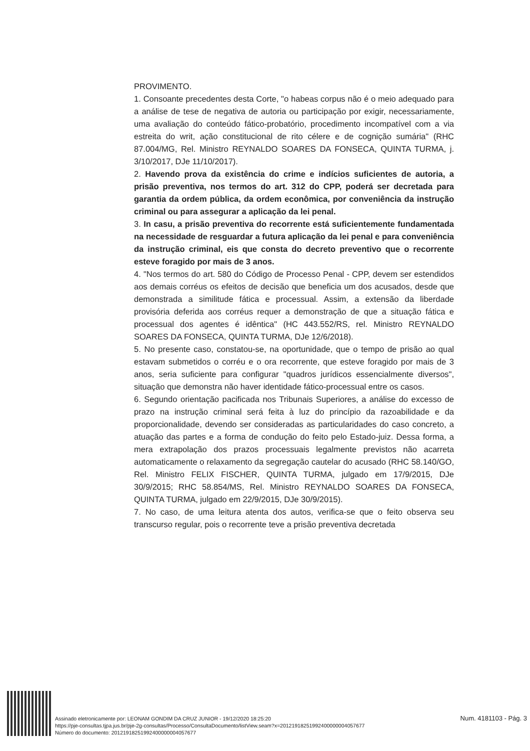PROVIMENTO.
1. Consoante precedentes desta Corte, "o habeas corpus não é o meio adequado para a análise de tese de negativa de autoria ou participação por exigir, necessariamente, uma avaliação do conteúdo fático-probatório, procedimento incompatível com a via estreita do writ, ação constitucional de rito célere e de cognição sumária" (RHC 87.004/MG, Rel. Ministro REYNALDO SOARES DA FONSECA, QUINTA TURMA, j. 3/10/2017, DJe 11/10/2017).
2. Havendo prova da existência do crime e indícios suficientes de autoria, a prisão preventiva, nos termos do art. 312 do CPP, poderá ser decretada para garantia da ordem pública, da ordem econômica, por conveniência da instrução criminal ou para assegurar a aplicação da lei penal.
3. In casu, a prisão preventiva do recorrente está suficientemente fundamentada na necessidade de resguardar a futura aplicação da lei penal e para conveniência da instrução criminal, eis que consta do decreto preventivo que o recorrente esteve foragido por mais de 3 anos.
4. "Nos termos do art. 580 do Código de Processo Penal - CPP, devem ser estendidos aos demais corréus os efeitos de decisão que beneficia um dos acusados, desde que demonstrada a similitude fática e processual. Assim, a extensão da liberdade provisória deferida aos corréus requer a demonstração de que a situação fática e processual dos agentes é idêntica" (HC 443.552/RS, rel. Ministro REYNALDO SOARES DA FONSECA, QUINTA TURMA, DJe 12/6/2018).
5. No presente caso, constatou-se, na oportunidade, que o tempo de prisão ao qual estavam submetidos o corréu e o ora recorrente, que esteve foragido por mais de 3 anos, seria suficiente para configurar "quadros jurídicos essencialmente diversos", situação que demonstra não haver identidade fático-processual entre os casos.
6. Segundo orientação pacificada nos Tribunais Superiores, a análise do excesso de prazo na instrução criminal será feita à luz do princípio da razoabilidade e da proporcionalidade, devendo ser consideradas as particularidades do caso concreto, a atuação das partes e a forma de condução do feito pelo Estado-juiz. Dessa forma, a mera extrapolação dos prazos processuais legalmente previstos não acarreta automaticamente o relaxamento da segregação cautelar do acusado (RHC 58.140/GO, Rel. Ministro FELIX FISCHER, QUINTA TURMA, julgado em 17/9/2015, DJe 30/9/2015; RHC 58.854/MS, Rel. Ministro REYNALDO SOARES DA FONSECA, QUINTA TURMA, julgado em 22/9/2015, DJe 30/9/2015).
7. No caso, de uma leitura atenta dos autos, verifica-se que o feito observa seu transcurso regular, pois o recorrente teve a prisão preventiva decretada
Assinado eletronicamente por: LEONAM GONDIM DA CRUZ JUNIOR - 19/12/2020 18:25:20
https://pje-consultas.tjpa.jus.br/pje-2g-consultas/Processo/ConsultaDocumento/listView.seam?x=20121918251992400000004057677
Número do documento: 20121918251992400000004057677
Num. 4181103 - Pág. 3